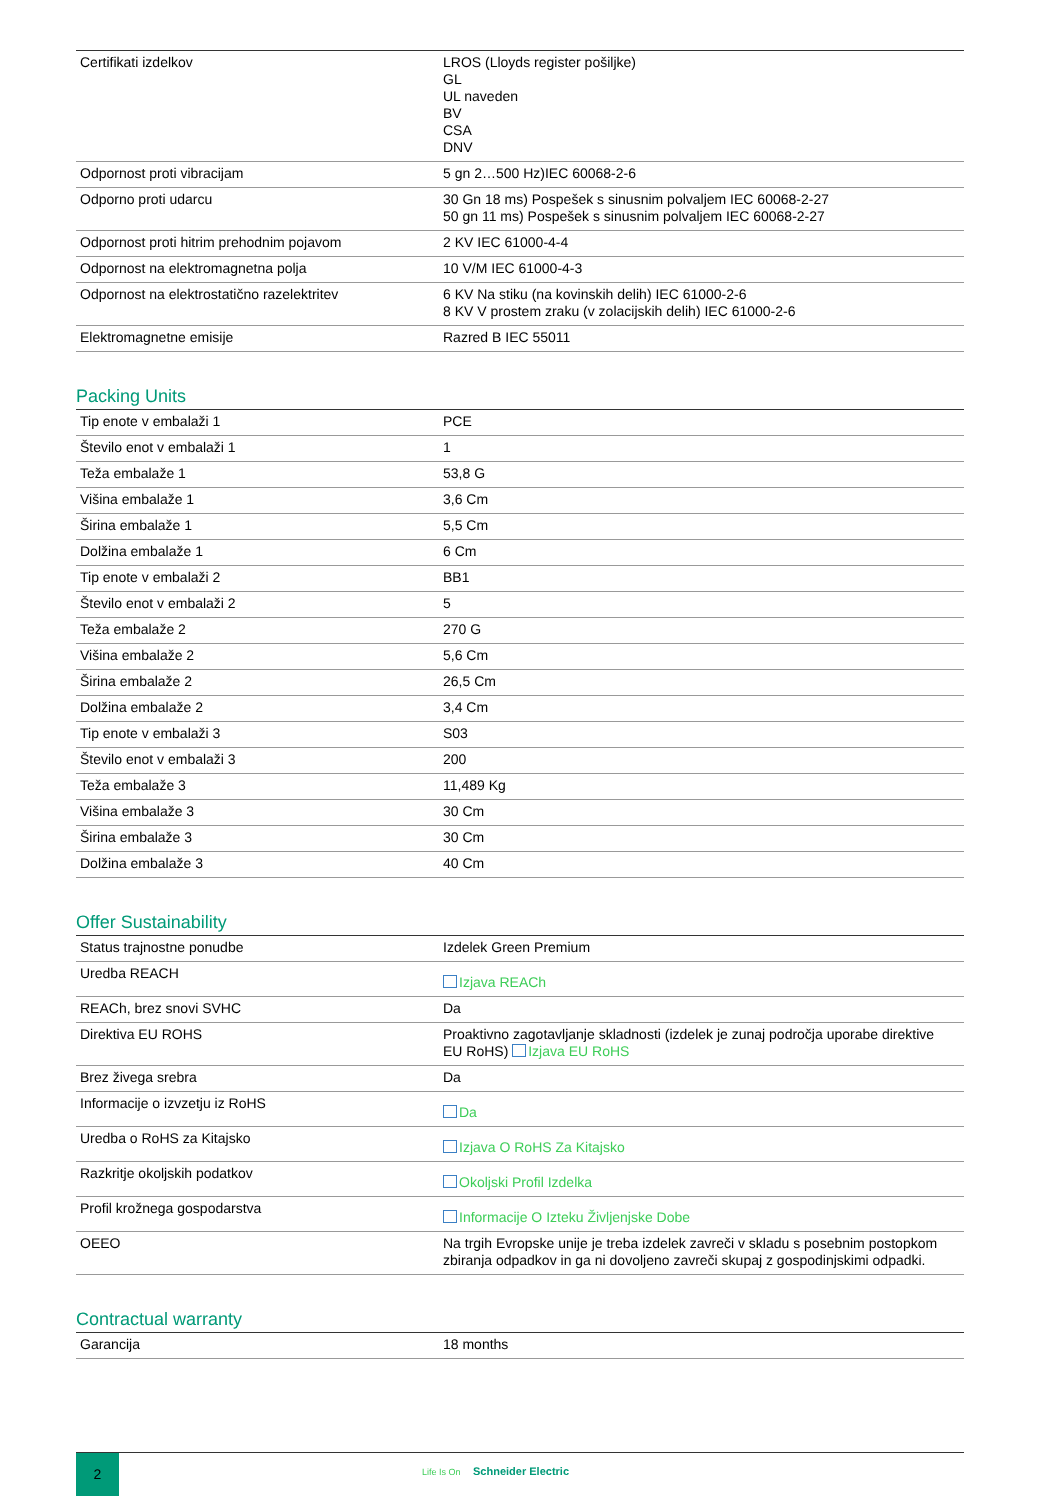| Certifikati izdelkov | LROS (Lloyds register pošiljke) GL UL naveden BV CSA DNV |
| Odpornost proti vibracijam | 5 gn 2…500 Hz)IEC 60068-2-6 |
| Odporno proti udarcu | 30 Gn 18 ms) Pospešek s sinusnim polvaljem IEC 60068-2-27 50 gn 11 ms) Pospešek s sinusnim polvaljem IEC 60068-2-27 |
| Odpornost proti hitrim prehodnim pojavom | 2 KV IEC 61000-4-4 |
| Odpornost na elektromagnetna polja | 10 V/M IEC 61000-4-3 |
| Odpornost na elektrostatično razelektritev | 6 KV Na stiku (na kovinskih delih) IEC 61000-2-6 8 KV V prostem zraku (v zolacijskih delih) IEC 61000-2-6 |
| Elektromagnetne emisije | Razred B IEC 55011 |
Packing Units
| Tip enote v embalaži 1 | PCE |
| Število enot v embalaži 1 | 1 |
| Teža embalaže 1 | 53,8 G |
| Višina embalaže 1 | 3,6 Cm |
| Širina embalaže 1 | 5,5 Cm |
| Dolžina embalaže 1 | 6 Cm |
| Tip enote v embalaži 2 | BB1 |
| Število enot v embalaži 2 | 5 |
| Teža embalaže 2 | 270 G |
| Višina embalaže 2 | 5,6 Cm |
| Širina embalaže 2 | 26,5 Cm |
| Dolžina embalaže 2 | 3,4 Cm |
| Tip enote v embalaži 3 | S03 |
| Število enot v embalaži 3 | 200 |
| Teža embalaže 3 | 11,489 Kg |
| Višina embalaže 3 | 30 Cm |
| Širina embalaže 3 | 30 Cm |
| Dolžina embalaže 3 | 40 Cm |
Offer Sustainability
| Status trajnostne ponudbe | Izdelek Green Premium |
| Uredba REACH | Izjava REACh |
| REACh, brez snovi SVHC | Da |
| Direktiva EU ROHS | Proaktivno zagotavljanje skladnosti (izdelek je zunaj področja uporabe direktive EU RoHS) Izjava EU RoHS |
| Brez živega srebra | Da |
| Informacije o izvzetju iz RoHS | Da |
| Uredba o RoHS za Kitajsko | Izjava O RoHS Za Kitajsko |
| Razkritje okoljskih podatkov | Okoljski Profil Izdelka |
| Profil krožnega gospodarstva | Informacije O Izteku Življenjske Dobe |
| OEEO | Na trgih Evropske unije je treba izdelek zavreči v skladu s posebnim postopkom zbiranja odpadkov in ga ni dovoljeno zavreči skupaj z gospodinjskimi odpadki. |
Contractual warranty
| Garancija | 18 months |
2
Life Is On Schneider Electric